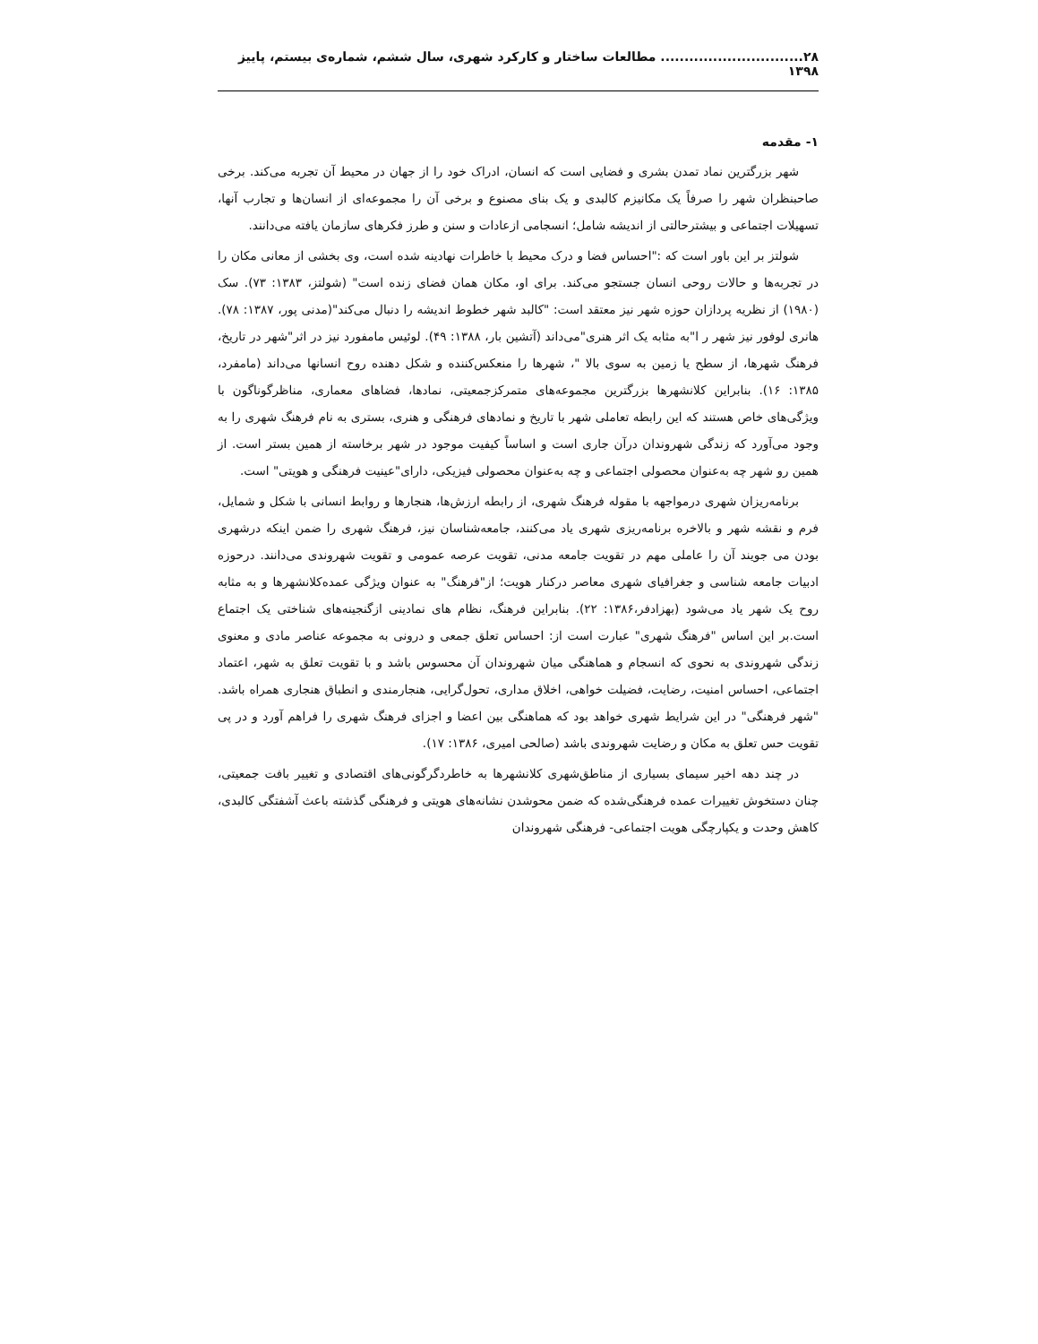۲۸.............................. مطالعات ساختار و کارکرد شهری، سال ششم، شماره‌ی بیستم، پاییز ۱۳۹۸
۱- مقدمه
شهر بزرگترین نماد تمدن بشری و فضایی است که انسان، ادراک خود را از جهان در محیط آن تجربه می‌کند. برخی صاحبنظران شهر را صرفاً یک مکانیزم کالبدی و یک بنای مصنوع و برخی آن را مجموعه‌ای از انسان‌ها و تجارب آنها، تسهیلات اجتماعی و بیشترحالتی از اندیشه شامل؛ انسجامی ازعادات و سنن و طرز فکرهای سازمان یافته می‌دانند.
شولتز بر این باور است که :"احساس فضا و درک محیط با خاطرات نهادینه شده است، وی بخشی از معانی مکان را در تجربه‌ها و حالات روحی انسان جستجو می‌کند. برای او، مکان همان فضای زنده است" (شولتز، ۱۳۸۳: ۷۳). سک (۱۹۸۰) از نظریه پردازان حوزه شهر نیز معتقد است: "کالبد شهر خطوط اندیشه را دنبال می‌کند"(مدنی پور، ۱۳۸۷: ۷۸). هانری لوفور نیز شهر ر ا"به مثابه یک اثر هنری"می‌داند (آتشین بار، ۱۳۸۸: ۴۹). لوئیس مامفورد نیز در اثر"شهر در تاریخ، فرهنگ شهرها، از سطح یا زمین به سوی بالا "، شهرها را منعکس‌کننده و شکل دهنده روح انسانها می‌داند (مامفرد، ۱۳۸۵: ۱۶). بنابراین کلانشهرها بزرگترین مجموعه‌های متمرکزجمعیتی، نمادها، فضاهای معماری، مناظرگوناگون با ویژگی‌های خاص هستند که این رابطه تعاملی شهر با تاریخ و نمادهای فرهنگی و هنری، بستری به نام فرهنگ شهری را به وجود می‌آورد که زندگی شهروندان درآن جاری است و اساساً کیفیت موجود در شهر برخاسته از همین بستر است. از همین رو شهر چه به‌عنوان محصولی اجتماعی و چه به‌عنوان محصولی فیزیکی، دارای"عینیت فرهنگی و هویتی" است.
برنامه‌ریزان شهری درمواجهه با مقوله فرهنگ شهری، از رابطه ارزش‌ها، هنجارها و روابط انسانی با شکل و شمایل، فرم و نقشه شهر و بالاخره برنامه‌ریزی شهری یاد می‌کنند، جامعه‌شناسان نیز، فرهنگ شهری را ضمن اینکه درشهری بودن می جویند آن را عاملی مهم در تقویت جامعه مدنی، تقویت عرصه عمومی و تقویت شهروندی می‌دانند. درحوزه ادبیات جامعه شناسی و جغرافیای شهری معاصر درکنار هویت؛ از"فرهنگ" به عنوان ویژگی عمده‌کلانشهرها و به مثابه روح یک شهر یاد می‌شود (بهزادفر،۱۳۸۶: ۲۲). بنابراین فرهنگ، نظام های نمادینی ازگنجینه‌های شناختی یک اجتماع است.بر این اساس "فرهنگ شهری" عبارت است از: احساس تعلق جمعی و درونی به مجموعه عناصر مادی و معنوی زندگی شهروندی به نحوی که انسجام و هماهنگی میان شهروندان آن محسوس باشد و با تقویت تعلق به شهر، اعتماد اجتماعی، احساس امنیت، رضایت، فضیلت خواهی، اخلاق مداری، تحول‌گرایی، هنجارمندی و انطباق هنجاری همراه باشد. "شهر فرهنگی" در این شرایط شهری خواهد بود که هماهنگی بین اعضا و اجزای فرهنگ شهری را فراهم آورد و در پی تقویت حس تعلق به مکان و رضایت شهروندی باشد (صالحی امیری، ۱۳۸۶: ۱۷).
در چند دهه اخیر سیمای بسیاری از مناطق‌شهری کلانشهرها به خاطردگرگونی‌های اقتصادی و تغییر بافت جمعیتی، چنان دستخوش تغییرات عمده فرهنگی‌شده که ضمن محوشدن نشانه‌های هویتی و فرهنگی گذشته باعث آشفتگی کالبدی، کاهش وحدت و یکپارچگی هویت اجتماعی- فرهنگی شهروندان